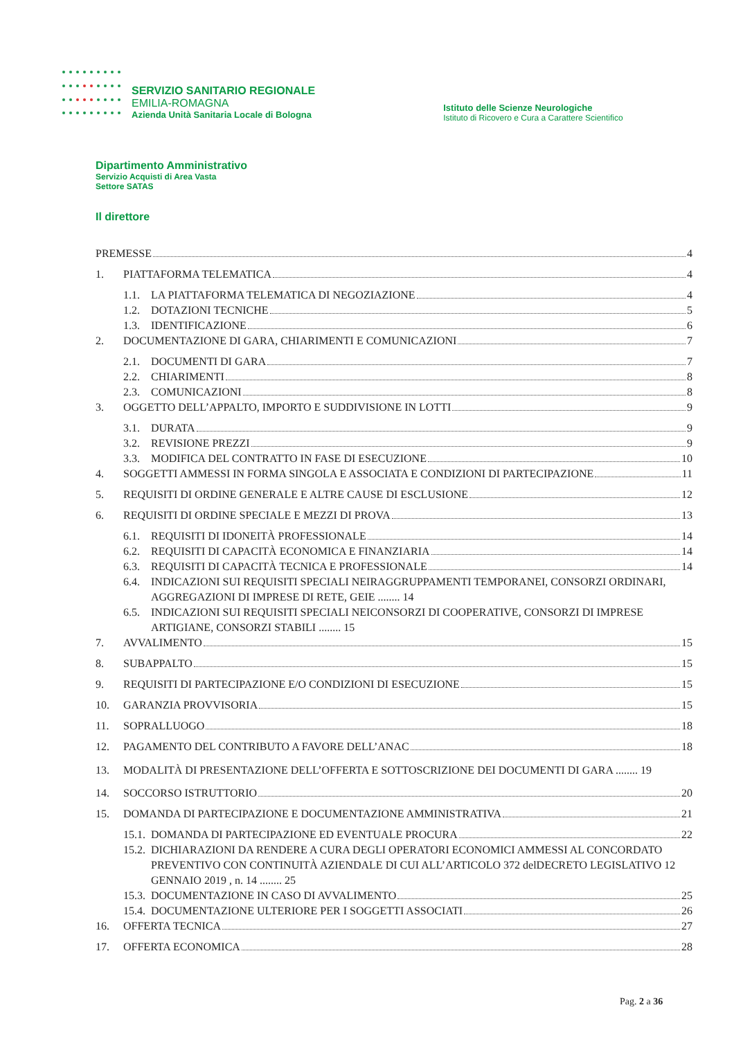SERVIZIO SANITARIO REGIONALE
EMILIA-ROMAGNA
Azienda Unità Sanitaria Locale di Bologna
Istituto delle Scienze Neurologiche
Istituto di Ricovero e Cura a Carattere Scientifico
Dipartimento Amministrativo
Servizio Acquisti di Area Vasta
Settore SATAS
Il direttore
PREMESSE 4
1. PIATTAFORMA TELEMATICA 4
1.1. LA PIATTAFORMA TELEMATICA DI NEGOZIAZIONE 4
1.2. DOTAZIONI TECNICHE 5
1.3. IDENTIFICAZIONE 6
2. DOCUMENTAZIONE DI GARA, CHIARIMENTI E COMUNICAZIONI 7
2.1. DOCUMENTI DI GARA 7
2.2. CHIARIMENTI 8
2.3. COMUNICAZIONI 8
3. OGGETTO DELL’APPALTO, IMPORTO E SUDDIVISIONE IN LOTTI 9
3.1. DURATA 9
3.2. REVISIONE PREZZI 9
3.3. MODIFICA DEL CONTRATTO IN FASE DI ESECUZIONE 10
4. SOGGETTI AMMESSI IN FORMA SINGOLA E ASSOCIATA E CONDIZIONI DI PARTECIPAZIONE 11
5. REQUISITI DI ORDINE GENERALE E ALTRE CAUSE DI ESCLUSIONE 12
6. REQUISITI DI ORDINE SPECIALE E MEZZI DI PROVA 13
6.1. REQUISITI DI IDONEITÀ PROFESSIONALE 14
6.2. REQUISITI DI CAPACITÀ ECONOMICA E FINANZIARIA 14
6.3. REQUISITI DI CAPACITÀ TECNICA E PROFESSIONALE 14
6.4. INDICAZIONI SUI REQUISITI SPECIALI NEIRAGGRUPPAMENTI TEMPORANEI, CONSORZI ORDINARI, AGGREGAZIONI DI IMPRESE DI RETE, GEIE ........ 14
6.5. INDICAZIONI SUI REQUISITI SPECIALI NEICONSORZI DI COOPERATIVE, CONSORZI DI IMPRESE ARTIGIANE, CONSORZI STABILI ........ 15
7. AVVALIMENTO 15
8. SUBAPPALTO 15
9. REQUISITI DI PARTECIPAZIONE E/O CONDIZIONI DI ESECUZIONE 15
10. GARANZIA PROVVISORIA 15
11. SOPRALLUOGO 18
12. PAGAMENTO DEL CONTRIBUTO A FAVORE DELL’ANAC 18
13. MODALITÀ DI PRESENTAZIONE DELL’OFFERTA E SOTTOSCRIZIONE DEI DOCUMENTI DI GARA ........ 19
14. SOCCORSO ISTRUTTORIO 20
15. DOMANDA DI PARTECIPAZIONE E DOCUMENTAZIONE AMMINISTRATIVA 21
15.1. DOMANDA DI PARTECIPAZIONE ED EVENTUALE PROCURA 22
15.2. DICHIARAZIONI DA RENDERE A CURA DEGLI OPERATORI ECONOMICI AMMESSI AL CONCORDATO PREVENTIVO CON CONTINUITÀ AZIENDALE DI CUI ALL’ARTICOLO 372 delDECRETO LEGISLATIVO 12 GENNAIO 2019 , n. 14 ........ 25
15.3. DOCUMENTAZIONE IN CASO DI AVVALIMENTO 25
15.4. DOCUMENTAZIONE ULTERIORE PER I SOGGETTI ASSOCIATI 26
16. OFFERTA TECNICA 27
17. OFFERTA ECONOMICA 28
Pag. 2 a 36